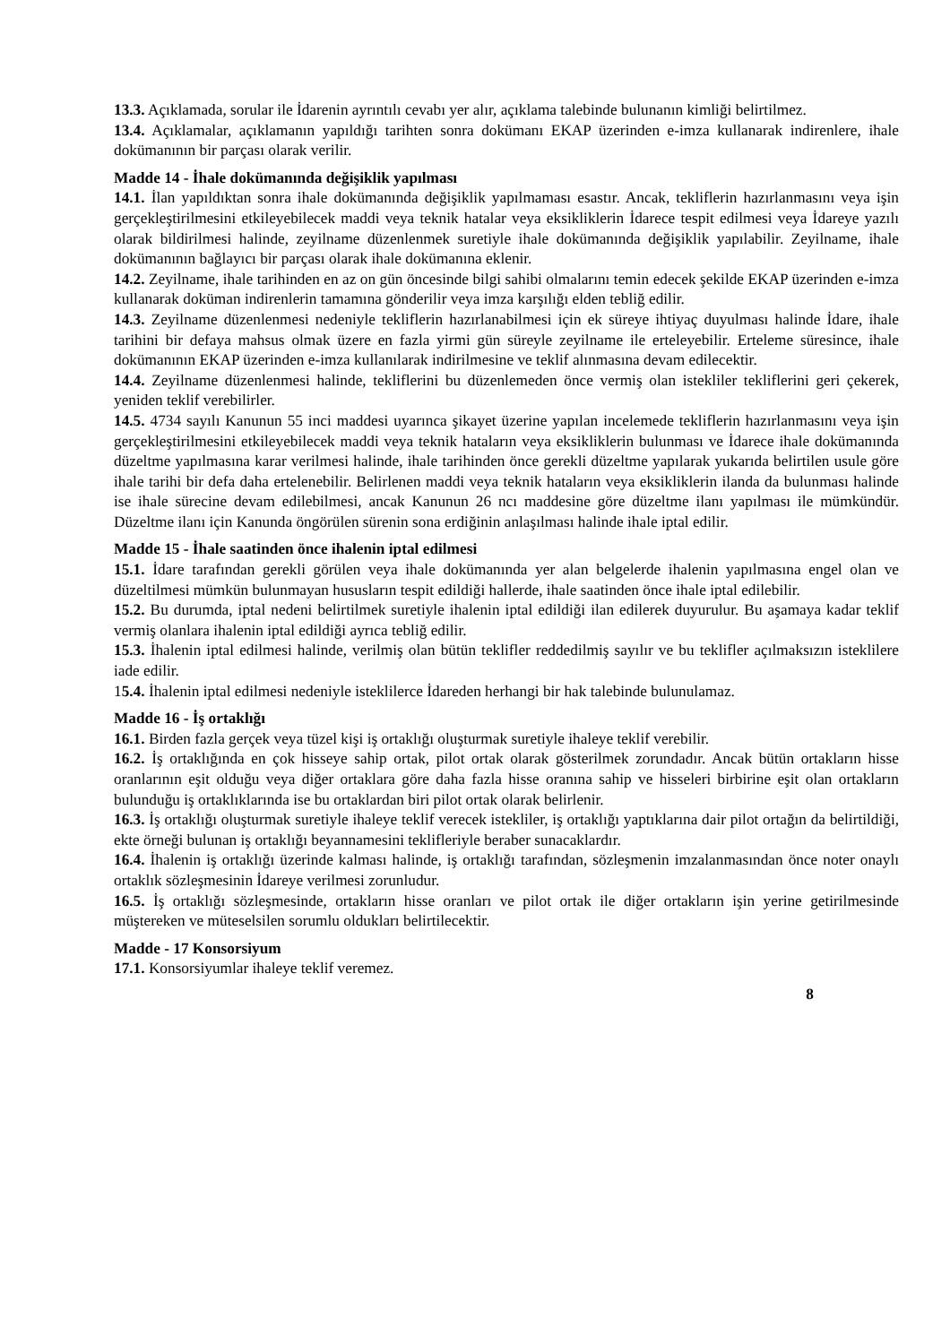13.3. Açıklamada, sorular ile İdarenin ayrıntılı cevabı yer alır, açıklama talebinde bulunanın kimliği belirtilmez.
13.4. Açıklamalar, açıklamanın yapıldığı tarihten sonra dokümanı EKAP üzerinden e-imza kullanarak indirenlere, ihale dokümanının bir parçası olarak verilir.
Madde 14 - İhale dokümanında değişiklik yapılması
14.1. İlan yapıldıktan sonra ihale dokümanında değişiklik yapılmaması esastır. Ancak, tekliflerin hazırlanmasını veya işin gerçekleştirilmesini etkileyebilecek maddi veya teknik hatalar veya eksikliklerin İdarece tespit edilmesi veya İdareye yazılı olarak bildirilmesi halinde, zeyilname düzenlenmek suretiyle ihale dokümanında değişiklik yapılabilir. Zeyilname, ihale dokümanının bağlayıcı bir parçası olarak ihale dokümanına eklenir.
14.2. Zeyilname, ihale tarihinden en az on gün öncesinde bilgi sahibi olmalarını temin edecek şekilde EKAP üzerinden e-imza kullanarak doküman indirenlerin tamamına gönderilir veya imza karşılığı elden tebliğ edilir.
14.3. Zeyilname düzenlenmesi nedeniyle tekliflerin hazırlanabilmesi için ek süreye ihtiyaç duyulması halinde İdare, ihale tarihini bir defaya mahsus olmak üzere en fazla yirmi gün süreyle zeyilname ile erteleyebilir. Erteleme süresince, ihale dokümanının EKAP üzerinden e-imza kullanılarak indirilmesine ve teklif alınmasına devam edilecektir.
14.4. Zeyilname düzenlenmesi halinde, tekliflerini bu düzenlemeden önce vermiş olan istekliler tekliflerini geri çekerek, yeniden teklif verebilirler.
14.5. 4734 sayılı Kanunun 55 inci maddesi uyarınca şikayet üzerine yapılan incelemede tekliflerin hazırlanmasını veya işin gerçekleştirilmesini etkileyebilecek maddi veya teknik hataların veya eksikliklerin bulunması ve İdarece ihale dokümanında düzeltme yapılmasına karar verilmesi halinde, ihale tarihinden önce gerekli düzeltme yapılarak yukarıda belirtilen usule göre ihale tarihi bir defa daha ertelenebilir. Belirlenen maddi veya teknik hataların veya eksikliklerin ilanda da bulunması halinde ise ihale sürecine devam edilebilmesi, ancak Kanunun 26 ncı maddesine göre düzeltme ilanı yapılması ile mümkündür. Düzeltme ilanı için Kanunda öngörülen sürenin sona erdiğinin anlaşılması halinde ihale iptal edilir.
Madde 15 - İhale saatinden önce ihalenin iptal edilmesi
15.1. İdare tarafından gerekli görülen veya ihale dokümanında yer alan belgelerde ihalenin yapılmasına engel olan ve düzeltilmesi mümkün bulunmayan hususların tespit edildiği hallerde, ihale saatinden önce ihale iptal edilebilir.
15.2. Bu durumda, iptal nedeni belirtilmek suretiyle ihalenin iptal edildiği ilan edilerek duyurulur. Bu aşamaya kadar teklif vermiş olanlara ihalenin iptal edildiği ayrıca tebliğ edilir.
15.3. İhalenin iptal edilmesi halinde, verilmiş olan bütün teklifler reddedilmiş sayılır ve bu teklifler açılmaksızın isteklilere iade edilir.
15.4. İhalenin iptal edilmesi nedeniyle isteklilerce İdareden herhangi bir hak talebinde bulunulamaz.
Madde 16 - İş ortaklığı
16.1. Birden fazla gerçek veya tüzel kişi iş ortaklığı oluşturmak suretiyle ihaleye teklif verebilir.
16.2. İş ortaklığında en çok hisseye sahip ortak, pilot ortak olarak gösterilmek zorundadır. Ancak bütün ortakların hisse oranlarının eşit olduğu veya diğer ortaklara göre daha fazla hisse oranına sahip ve hisseleri birbirine eşit olan ortakların bulunduğu iş ortaklıklarında ise bu ortaklardan biri pilot ortak olarak belirlenir.
16.3. İş ortaklığı oluşturmak suretiyle ihaleye teklif verecek istekliler, iş ortaklığı yaptıklarına dair pilot ortağın da belirtildiği, ekte örneği bulunan iş ortaklığı beyannamesini teklifleriyle beraber sunacaklardır.
16.4. İhalenin iş ortaklığı üzerinde kalması halinde, iş ortaklığı tarafından, sözleşmenin imzalanmasından önce noter onaylı ortaklık sözleşmesinin İdareye verilmesi zorunludur.
16.5. İş ortaklığı sözleşmesinde, ortakların hisse oranları ve pilot ortak ile diğer ortakların işin yerine getirilmesinde müştereken ve müteselsilen sorumlu oldukları belirtilecektir.
Madde - 17 Konsorsiyum
17.1. Konsorsiyumlar ihaleye teklif veremez.
8